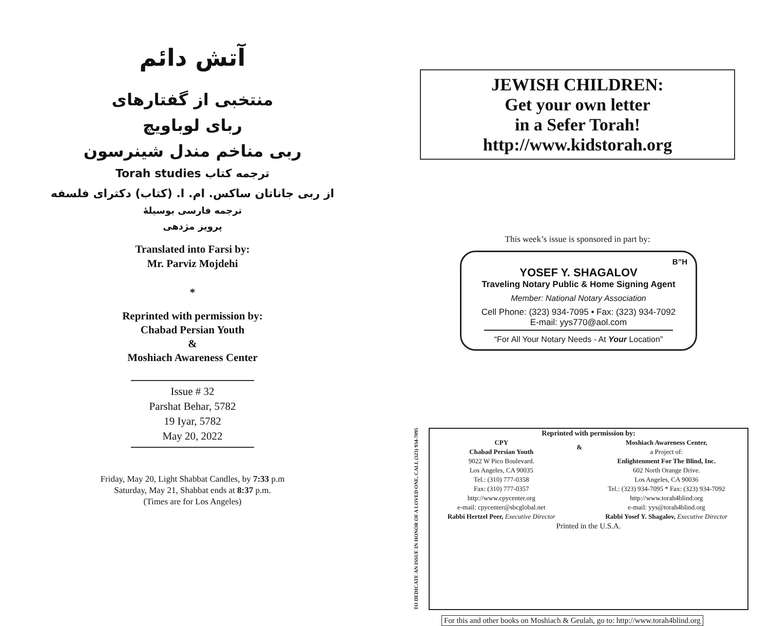آتش دائم
منتخبی از گفتارهای
ربای لوباویچ
ربی مناخم مندل شینرسون
ترجمه کتاب Torah studies
از ربی جاناتان ساکس. ام. ا. (کتاب) دکترای فلسفه
ترجمه فارسی بوسیلهٔ
پرویز مژدهی
Translated into Farsi by:
Mr. Parviz Mojdehi
*
Reprinted with permission by:
Chabad Persian Youth
&
Moshiach Awareness Center
Issue # 32
Parshat Behar, 5782
19 Iyar, 5782
May 20, 2022
Friday, May 20, Light Shabbat Candles, by 7:33 p.m
Saturday, May 21, Shabbat ends at 8:37 p.m.
(Times are for Los Angeles)
JEWISH CHILDREN:
Get your own letter
in a Sefer Torah!
http://www.kidstorah.org
This week’s issue is sponsored in part by:
B”H
YOSEF Y. SHAGALOV
Traveling Notary Public & Home Signing Agent
Member: National Notary Association
Cell Phone: (323) 934-7095 • Fax: (323) 934-7092
E-mail: yys770@aol.com
“For All Your Notary Needs - At Your Location”
TO DEDICATE AN ISSUE IN HONOR OF A LOVED ONE, CALL (323) 934-7095
| Reprinted with permission by: | | |
| CPY | & | Moshiach Awareness Center, |
| Chabad Persian Youth | | a Project of: |
| 9022 W Pico Boulevard. | | Enlightenment For The Blind, Inc. |
| Los Angeles, CA 90035 | | 602 North Orange Drive. |
| Tel.: (310) 777-0358 | | Los Angeles, CA 90036 |
| Fax: (310) 777-0357 | | Tel.: (323) 934-7095 * Fax: (323) 934-7092 |
| http://www.cpycenter.org | | http://www.torah4blind.org |
| e-mail: cpycenter@sbcglobal.net | | e-mail: yys@torah4blind.org |
| Rabbi Hertzel Peer, Executive Director | | Rabbi Yosef Y. Shagalov, Executive Director |
| Printed in the U.S.A. | | |
For this and other books on Moshiach & Geulah, go to: http://www.torah4blind.org